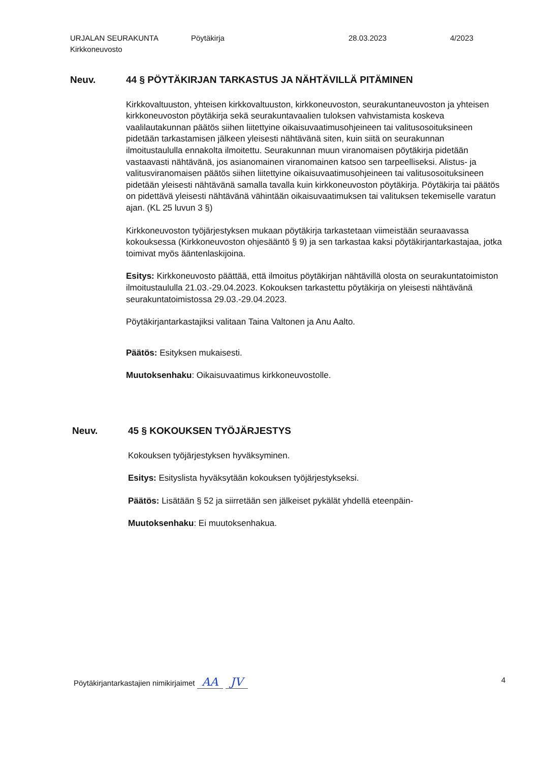URJALAN SEURAKUNTA
Kirkkoneuvosto
Pöytäkirja 28.03.2023 4/2023
Neuv.
44 § PÖYTÄKIRJAN TARKASTUS JA NÄHTÄVILLÄ PITÄMINEN
Kirkkovaltuuston, yhteisen kirkkovaltuuston, kirkkoneuvoston, seurakuntaneuvoston ja yhteisen kirkkoneuvoston pöytäkirja sekä seurakuntavaalien tuloksen vahvistamista koskeva vaalilautakunnan päätös siihen liitettyine oikaisuvaatimusohjeineen tai valitusosoituksineen pidetään tarkastamisen jälkeen yleisesti nähtävänä siten, kuin siitä on seurakunnan ilmoitustaululla ennakolta ilmoitettu. Seurakunnan muun viranomaisen pöytäkirja pidetään vastaavasti nähtävänä, jos asianomainen viranomainen katsoo sen tarpeelliseksi. Alistus- ja valitusviranomaisen päätös siihen liitettyine oikaisuvaatimusohjeineen tai valitusosoituksineen pidetään yleisesti nähtävänä samalla tavalla kuin kirkkoneuvoston pöytäkirja. Pöytäkirja tai päätös on pidettävä yleisesti nähtävänä vähintään oikaisuvaatimuksen tai valituksen tekemiselle varatun ajan. (KL 25 luvun 3 §)
Kirkkoneuvoston työjärjestyksen mukaan pöytäkirja tarkastetaan viimeistään seuraavassa kokouksessa (Kirkkoneuvoston ohjesääntö § 9) ja sen tarkastaa kaksi pöytäkirjantarkastajaa, jotka toimivat myös ääntenlaskijoina.
Esitys: Kirkkoneuvosto päättää, että ilmoitus pöytäkirjan nähtävillä olosta on seurakuntatoimiston ilmoitustaululla 21.03.-29.04.2023. Kokouksen tarkastettu pöytäkirja on yleisesti nähtävänä seurakuntatoimistossa 29.03.-29.04.2023.
Pöytäkirjantarkastajiksi valitaan Taina Valtonen ja Anu Aalto.
Päätös: Esityksen mukaisesti.
Muutoksenhaku: Oikaisuvaatimus kirkkoneuvostolle.
Neuv.
45 § KOKOUKSEN TYÖJÄRJESTYS
Kokouksen työjärjestyksen hyväksyminen.
Esitys: Esityslista hyväksytään kokouksen työjärjestykseksi.
Päätös: Lisätään § 52 ja siirretään sen jälkeiset pykälät yhdellä eteenpäin-
Muutoksenhaku: Ei muutoksenhakua.
Pöytäkirjantarkastajien nimikirjaimet AA JV
4